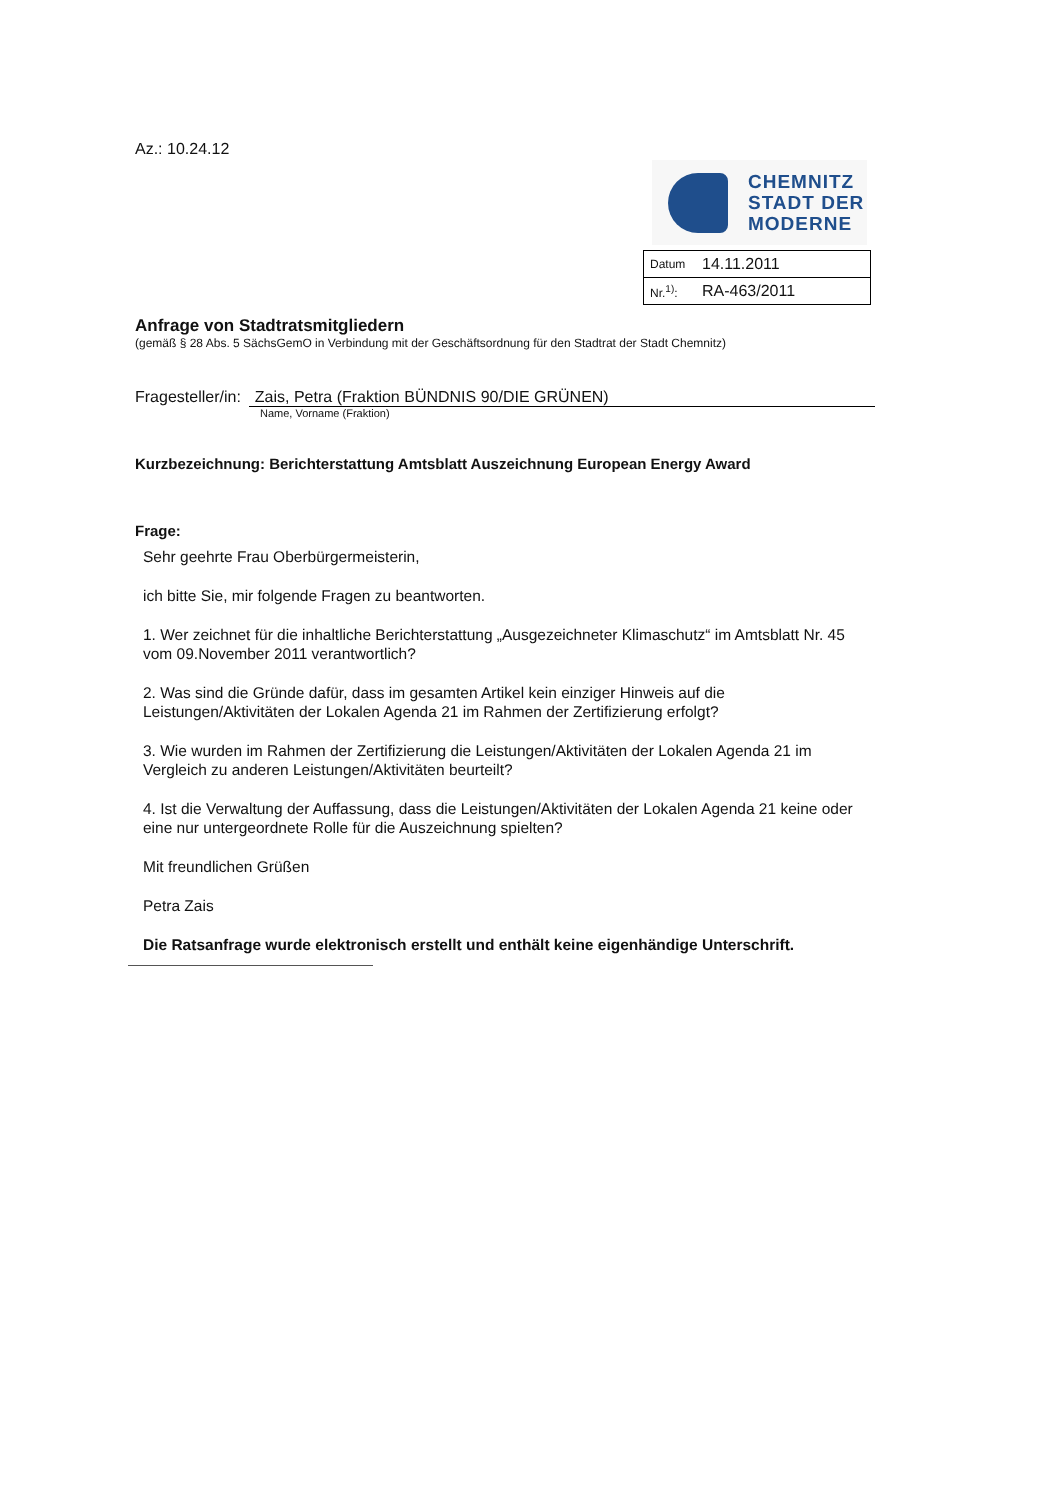Az.: 10.24.12
CHEMNITZ
STADT DER
MODERNE
| Datum | 14.11.2011 |
| Nr.<sup>1)</sup>: | RA-463/2011 |
Anfrage von Stadtratsmitgliedern
(gemäß § 28 Abs. 5 SächsGemO in Verbindung mit der Geschäftsordnung für den Stadtrat der Stadt Chemnitz)
Fragesteller/in: Zais, Petra (Fraktion BÜNDNIS 90/DIE GRÜNEN)
Name, Vorname (Fraktion)
Kurzbezeichnung: Berichterstattung Amtsblatt Auszeichnung European Energy Award
Frage:
Sehr geehrte Frau Oberbürgermeisterin,
ich bitte Sie, mir folgende Fragen zu beantworten.
1. Wer zeichnet für die inhaltliche Berichterstattung „Ausgezeichneter Klimaschutz“ im Amtsblatt Nr. 45 vom 09.November 2011 verantwortlich?
2. Was sind die Gründe dafür, dass im gesamten Artikel kein einziger Hinweis auf die Leistungen/Aktivitäten der Lokalen Agenda 21 im Rahmen der Zertifizierung erfolgt?
3. Wie wurden im Rahmen der Zertifizierung die Leistungen/Aktivitäten der Lokalen Agenda 21 im Vergleich zu anderen Leistungen/Aktivitäten beurteilt?
4. Ist die Verwaltung der Auffassung, dass die Leistungen/Aktivitäten der Lokalen Agenda 21 keine oder eine nur untergeordnete Rolle für die Auszeichnung spielten?
Mit freundlichen Grüßen
Petra Zais
Die Ratsanfrage wurde elektronisch erstellt und enthält keine eigenhändige Unterschrift.